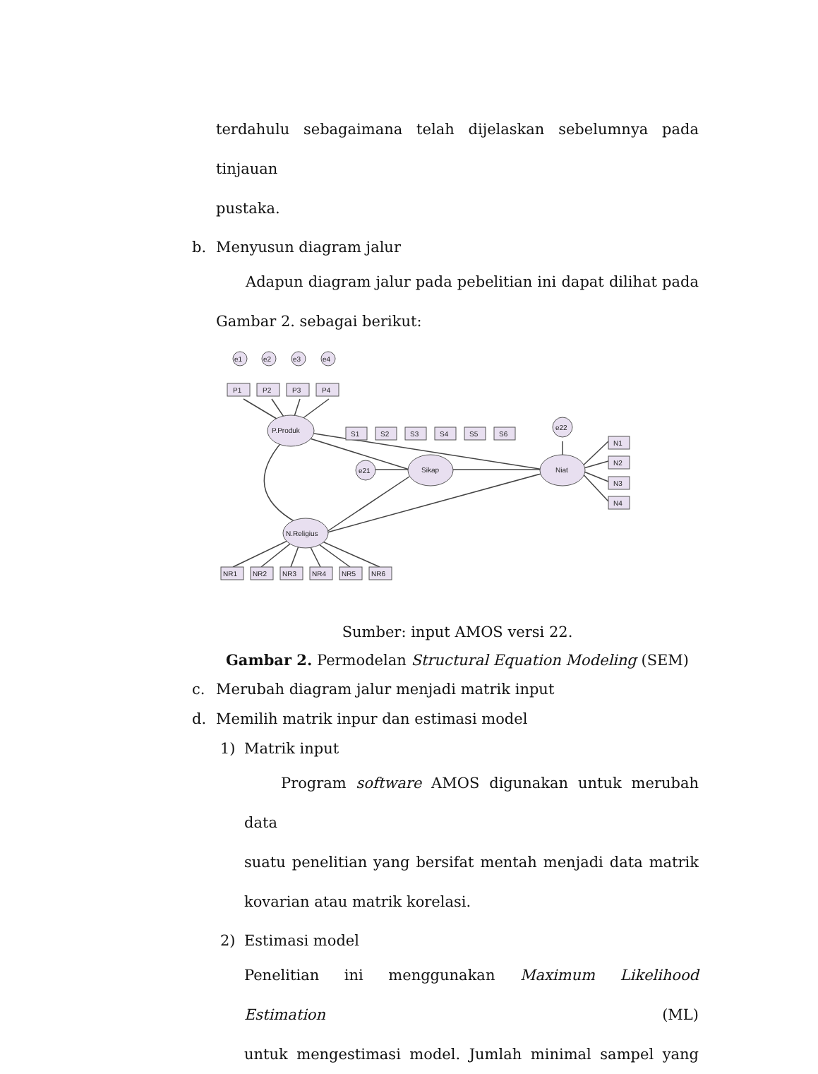terdahulu sebagaimana telah dijelaskan sebelumnya pada tinjauan
pustaka.
b. Menyusun diagram jalur
Adapun diagram jalur pada pebelitian ini dapat dilihat pada
Gambar 2. sebagai berikut:
e1
e2
e3
e4
P1
P2
P3
P4
P.Produk
Sikap
Niat
N.Religius
e21
e22
S1
S2
S3
S4
S5
S6
N1
N2
N3
N4
NR1
NR2
NR3
NR4
NR5
NR6
Sumber: input AMOS versi 22.
Gambar 2. Permodelan Structural Equation Modeling (SEM)
c. Merubah diagram jalur menjadi matrik input
d. Memilih matrik inpur dan estimasi model
1) Matrik input
Program software AMOS digunakan untuk merubah data
suatu penelitian yang bersifat mentah menjadi data matrik
kovarian atau matrik korelasi.
2) Estimasi model
Penelitian ini menggunakan Maximum Likelihood Estimation (ML)
untuk mengestimasi model. Jumlah minimal sampel yang